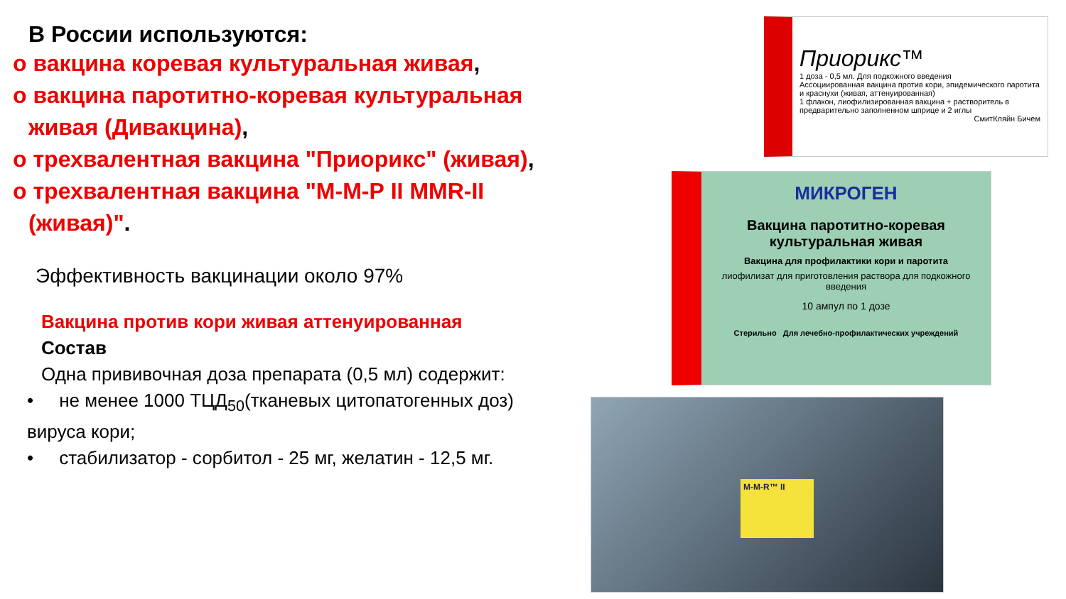В России используются:
o вакцина коревая культуральная живая,
o вакцина паротитно-коревая культуральная живая (Дивакцина),
o трехвалентная вакцина "Приорикс" (живая),
o трехвалентная вакцина "М-М-Р II MMR-II (живая)".
Эффективность вакцинации около 97%
Вакцина против кори живая аттенуированная
Состав
Одна прививочная доза препарата (0,5 мл) содержит:
• не менее 1000 ТЦД<sub>50</sub>(тканевых цитопатогенных доз) вируса кори;
• стабилизатор - сорбитол - 25 мг, желатин - 12,5 мг.
Приорикс™
1 доза - 0,5 мл. Для подкожного введения
Ассоциированная вакцина против кори, эпидемического паротита и краснухи (живая, аттенуированная)
1 флакон, лиофилизированная вакцина + растворитель в предварительно заполненном шприце и 2 иглы
СмитКляйн Бичем
МИКРОГЕН
Вакцина паротитно-коревая культуральная живая
Вакцина для профилактики кори и паротита
лиофилизат для приготовления раствора для подкожного введения
10 ампул по 1 дозе
Стерильно Для лечебно-профилактических учреждений
M-M-R™ II